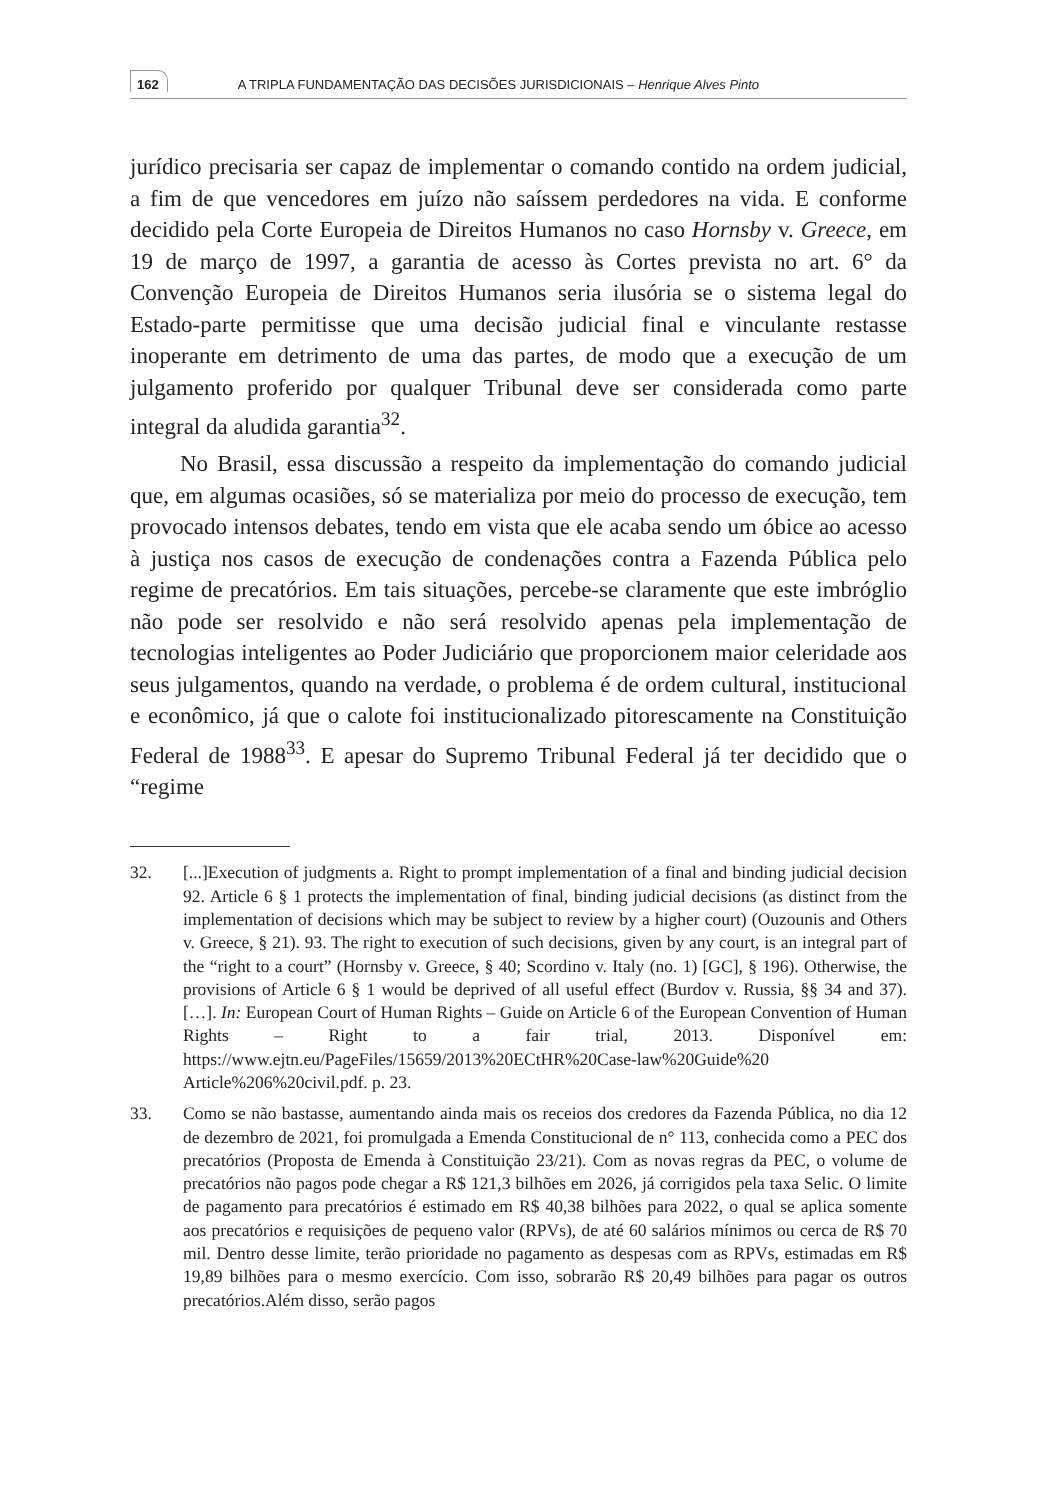162 A TRIPLA FUNDAMENTAÇÃO DAS DECISÕES JURISDICIONAIS – Henrique Alves Pinto
jurídico precisaria ser capaz de implementar o comando contido na ordem judicial, a fim de que vencedores em juízo não saíssem perdedores na vida. E conforme decidido pela Corte Europeia de Direitos Humanos no caso Hornsby v. Greece, em 19 de março de 1997, a garantia de acesso às Cortes prevista no art. 6° da Convenção Europeia de Direitos Humanos seria ilusória se o sistema legal do Estado-parte permitisse que uma decisão judicial final e vinculante restasse inoperante em detrimento de uma das partes, de modo que a execução de um julgamento proferido por qualquer Tribunal deve ser considerada como parte integral da aludida garantia<sup>32</sup>.
No Brasil, essa discussão a respeito da implementação do comando judicial que, em algumas ocasiões, só se materializa por meio do processo de execução, tem provocado intensos debates, tendo em vista que ele acaba sendo um óbice ao acesso à justiça nos casos de execução de condenações contra a Fazenda Pública pelo regime de precatórios. Em tais situações, percebe-se claramente que este imbróglio não pode ser resolvido e não será resolvido apenas pela implementação de tecnologias inteligentes ao Poder Judiciário que proporcionem maior celeridade aos seus julgamentos, quando na verdade, o problema é de ordem cultural, institucional e econômico, já que o calote foi institucionalizado pitorescamente na Constituição Federal de 1988<sup>33</sup>. E apesar do Supremo Tribunal Federal já ter decidido que o “regime
32. [...]Execution of judgments a. Right to prompt implementation of a final and binding judicial decision 92. Article 6 § 1 protects the implementation of final, binding judicial decisions (as distinct from the implementation of decisions which may be subject to review by a higher court) (Ouzounis and Others v. Greece, § 21). 93. The right to execution of such decisions, given by any court, is an integral part of the “right to a court” (Hornsby v. Greece, § 40; Scordino v. Italy (no. 1) [GC], § 196). Otherwise, the provisions of Article 6 § 1 would be deprived of all useful effect (Burdov v. Russia, §§ 34 and 37). […]. In: European Court of Human Rights – Guide on Article 6 of the European Convention of Human Rights – Right to a fair trial, 2013. Disponível em: https://www.ejtn.eu/PageFiles/15659/2013%20ECtHR%20Case-law%20Guide%20 Article%206%20civil.pdf. p. 23.
33. Como se não bastasse, aumentando ainda mais os receios dos credores da Fazenda Pública, no dia 12 de dezembro de 2021, foi promulgada a Emenda Constitucional de n° 113, conhecida como a PEC dos precatórios (Proposta de Emenda à Constituição 23/21). Com as novas regras da PEC, o volume de precatórios não pagos pode chegar a R$ 121,3 bilhões em 2026, já corrigidos pela taxa Selic. O limite de pagamento para precatórios é estimado em R$ 40,38 bilhões para 2022, o qual se aplica somente aos precatórios e requisições de pequeno valor (RPVs), de até 60 salários mínimos ou cerca de R$ 70 mil. Dentro desse limite, terão prioridade no pagamento as despesas com as RPVs, estimadas em R$ 19,89 bilhões para o mesmo exercício. Com isso, sobrarão R$ 20,49 bilhões para pagar os outros precatórios.Além disso, serão pagos